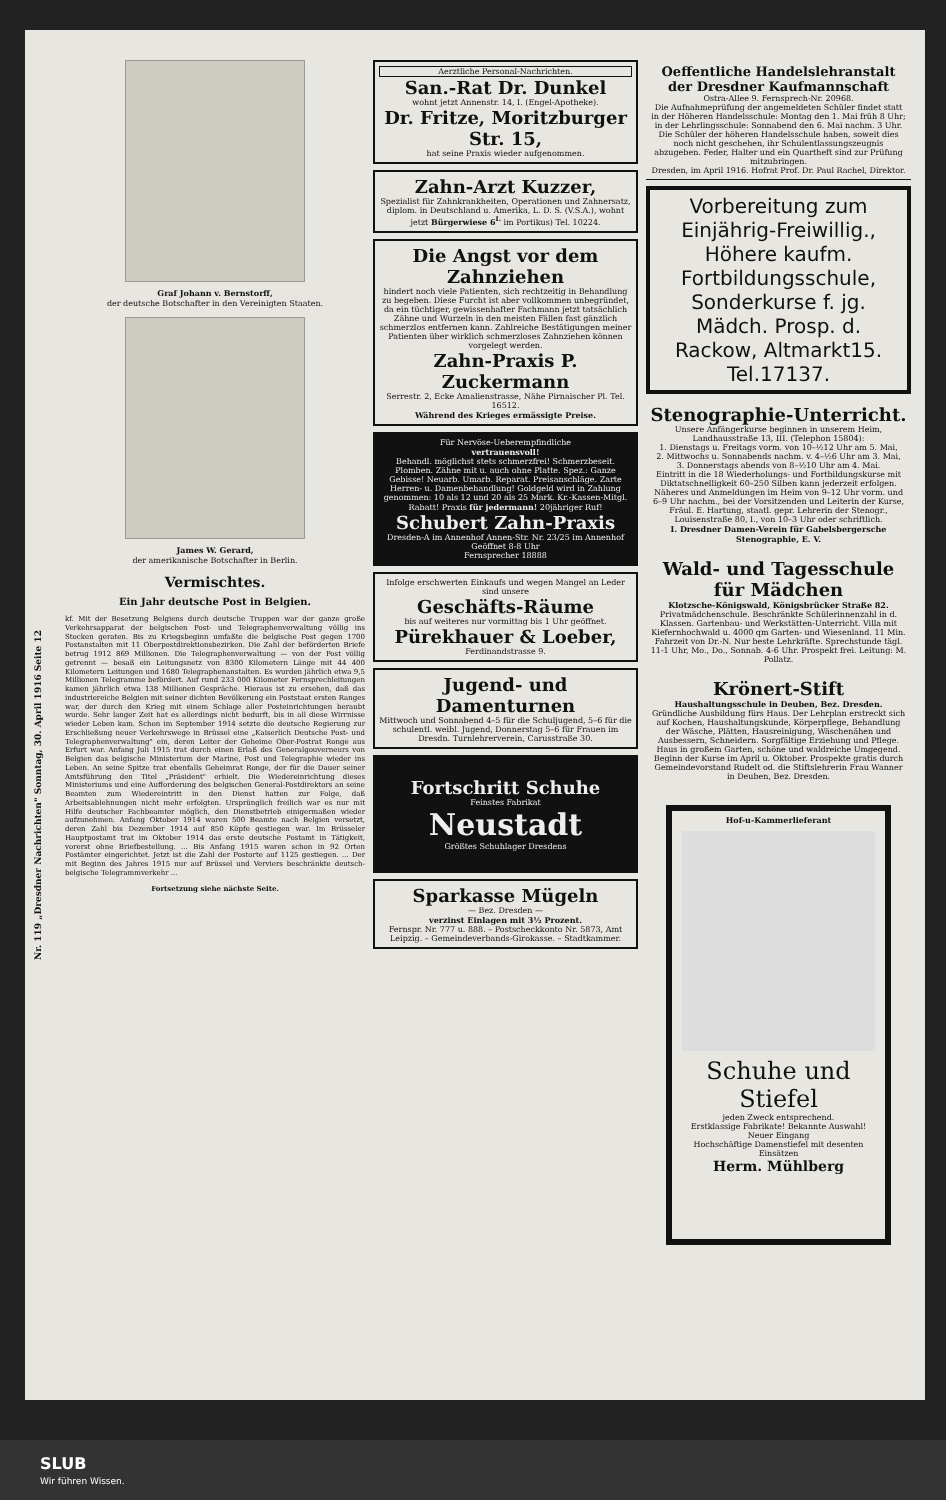Nr. 119 „Dresdner Nachrichten" Sonntag, 30. April 1916 Seite 12
Graf Johann v. Bernstorff,
der deutsche Botschafter in den Vereinigten Staaten.
James W. Gerard,
der amerikanische Botschafter in Berlin.
Vermischtes.
Ein Jahr deutsche Post in Belgien.
kf. Mit der Besetzung Belgiens durch deutsche Truppen war der ganze große Verkehrsapparat der belgischen Post- und Telegraphenverwaltung völlig ins Stocken geraten. Bis zu Kriegsbeginn umfaßte die belgische Post gegen 1700 Postanstalten mit 11 Oberpostdirektionsbezirken. Die Zahl der beförderten Briefe betrug 1912 869 Millionen. Die Telegraphenverwaltung — von der Post völlig getrennt — besaß ein Leitungsnetz von 8300 Kilometern Länge mit 44 400 Kilometern Leitungen und 1680 Telegraphenanstalten. Es wurden jährlich etwa 9,5 Millionen Telegramme befördert. Auf rund 233 000 Kilometer Fernsprechleitungen kamen jährlich etwa 138 Millionen Gespräche. Hieraus ist zu ersehen, daß das industriereiche Belgien mit seiner dichten Bevölkerung ein Poststaat ersten Ranges war, der durch den Krieg mit einem Schlage aller Posteinrichtungen beraubt wurde. Sehr langer Zeit hat es allerdings nicht bedurft, bis in all diese Wirrnisse wieder Leben kam. Schon im September 1914 setzte die deutsche Regierung zur Erschließung neuer Verkehrswege in Brüssel eine „Kaiserlich Deutsche Post- und Telegraphenverwaltung" ein, deren Leiter der Geheime Ober-Postrat Ronge aus Erfurt war. Anfang Juli 1915 trat durch einen Erlaß des Generalgouverneurs von Belgien das belgische Ministerium der Marine, Post und Telegraphie wieder ins Leben. An seine Spitze trat ebenfalls Geheimrat Ronge, der für die Dauer seiner Amtsführung den Titel „Präsident" erhielt. Die Wiedereinrichtung dieses Ministeriums und eine Aufforderung des belgischen General-Postdirektors an seine Beamten zum Wiedereintritt in den Dienst hatten zur Folge, daß Arbeitsablehnungen nicht mehr erfolgten. Ursprünglich freilich war es nur mit Hilfe deutscher Fachbeamter möglich, den Dienstbetrieb einigermaßen wieder aufzunehmen. Anfang Oktober 1914 waren 500 Beamte nach Belgien versetzt, deren Zahl bis Dezember 1914 auf 850 Köpfe gestiegen war. Im Brüsseler Hauptpostamt trat im Oktober 1914 das erste deutsche Postamt in Tätigkeit, vorerst ohne Briefbestellung. ... Bis Anfang 1915 waren schon in 92 Orten Postämter eingerichtet. Jetzt ist die Zahl der Postorte auf 1125 gestiegen. ... Der mit Beginn des Jahres 1915 nur auf Brüssel und Verviers beschränkte deutsch-belgische Telegrammverkehr ...
Fortsetzung siehe nächste Seite.
Aerztliche Personal-Nachrichten.
San.-Rat Dr. Dunkel
wohnt jetzt Annenstr. 14, I. (Engel-Apotheke).
Dr. Fritze, Moritzburger Str. 15,
hat seine Praxis wieder aufgenommen.
Zahn-Arzt Kuzzer,
Spezialist für Zahnkrankheiten, Operationen und Zahnersatz, diplom. in Deutschland u. Amerika, L. D. S. (V.S.A.), wohnt jetzt Bürgerwiese 6<sup>I.</sup> im Portikus) Tel. 10224.
Die Angst vor dem Zahnziehen
hindert noch viele Patienten, sich rechtzeitig in Behandlung zu begeben. Diese Furcht ist aber vollkommen unbegründet, da ein tüchtiger, gewissenhafter Fachmann jetzt tatsächlich Zähne und Wurzeln in den meisten Fällen fast gänzlich schmerzlos entfernen kann. Zahlreiche Bestätigungen meiner Patienten über wirklich schmerzloses Zahnziehen können vorgelegt werden.
Zahn-Praxis P. Zuckermann
Serrestr. 2, Ecke Amalienstrasse, Nähe Pirnaischer Pl. Tel. 16512.
Während des Krieges ermässigte Preise.
Für Nervöse-Ueberempfindliche
vertrauensvoll!
Behandl. möglichst stets schmerzfrei! Schmerzbeseit. Plomben. Zähne mit u. auch ohne Platte. Spez.: Ganze Gebisse! Neuarb. Umarb. Reparat. Preisanschläge. Zarte Herren- u. Damenbehandlung! Goldgeld wird in Zahlung genommen: 10 als 12 und 20 als 25 Mark. Kr.-Kassen-Mitgl. Rabatt! Praxis für jedermann! 20jähriger Ruf!
Schubert Zahn-Praxis
Dresden-A im Annenhof Annen-Str. Nr. 23/25 im Annenhof
Geöffnet 8-8 Uhr
Fernsprecher 18888
Infolge erschwerten Einkaufs und wegen Mangel an Leder sind unsere
Geschäfts-Räume
bis auf weiteres nur vormittag bis 1 Uhr geöffnet.
Pürekhauer & Loeber,
Ferdinandstrasse 9.
Jugend- und Damenturnen
Mittwoch und Sonnabend 4–5 für die Schuljugend, 5–6 für die schulentl. weibl. Jugend, Donnerstag 5–6 für Frauen im Dresdn. Turnlehrerverein, Carusstraße 30.
Fortschritt Schuhe
Feinstes Fabrikat
Neustadt
Größtes Schuhlager Dresdens
Sparkasse Mügeln
— Bez. Dresden —
verzinst Einlagen mit 3½ Prozent.
Fernspr. Nr. 777 u. 888. – Postscheckkonto Nr. 5873, Amt Leipzig. – Gemeindeverbands-Girokasse. – Stadtkammer.
Oeffentliche Handelslehranstalt der Dresdner Kaufmannschaft
Ostra-Allee 9. Fernsprech-Nr. 20968.
Die Aufnahmeprüfung der angemeldeten Schüler findet statt in der Höheren Handelsschule: Montag den 1. Mai früh 8 Uhr; in der Lehrlingsschule: Sonnabend den 6. Mai nachm. 3 Uhr. Die Schüler der höheren Handelsschule haben, soweit dies noch nicht geschehen, ihr Schulentlassungszeugnis abzugeben. Feder, Halter und ein Quartheft sind zur Prüfung mitzubringen.
Dresden, im April 1916. Hofrat Prof. Dr. Paul Rachel, Direktor.
Vorbereitung zum Einjährig-Freiwillig., Höhere kaufm. Fortbildungsschule, Sonderkurse f. jg. Mädch. Prosp. d. Rackow, Altmarkt15. Tel.17137.
Stenographie-Unterricht.
Unsere Anfängerkurse beginnen in unserem Heim, Landhausstraße 13, III. (Telephon 15804):
1. Dienstags u. Freitags vorm. von 10–½12 Uhr am 5. Mai,
2. Mittwochs u. Sonnabends nachm. v. 4–½6 Uhr am 3. Mai,
3. Donnerstags abends von 8–½10 Uhr am 4. Mai.
Eintritt in die 18 Wiederholungs- und Fortbildungskurse mit Diktatschnelligkeit 60–250 Silben kann jederzeit erfolgen. Näheres und Anmeldungen im Heim von 9–12 Uhr vorm. und 6–9 Uhr nachm., bei der Vorsitzenden und Leiterin der Kurse, Fräul. E. Hartung, staatl. gepr. Lehrerin der Stenogr., Louisenstraße 80, I., von 10–3 Uhr oder schriftlich.
I. Dresdner Damen-Verein für Gabelsbergersche Stenographie, E. V.
Wald- und Tagesschule für Mädchen
Klotzsche-Königswald, Königsbrücker Straße 82.
Privatmädchenschule. Beschränkte Schülerinnenzahl in d. Klassen. Gartenbau- und Werkstätten-Unterricht. Villa mit Kiefernhochwald u. 4000 qm Garten- und Wiesenland. 11 Min. Fahrzeit von Dr.-N. Nur beste Lehrkräfte. Sprechstunde tägl. 11-1 Uhr, Mo., Do., Sonnab. 4-6 Uhr. Prospekt frei. Leitung: M. Pollatz.
Krönert-Stift
Haushaltungsschule in Deuben, Bez. Dresden.
Gründliche Ausbildung fürs Haus. Der Lehrplan erstreckt sich auf Kochen, Haushaltungskunde, Körperpflege, Behandlung der Wäsche, Plätten, Hausreinigung, Wäschenähen und Ausbessern, Schneidern. Sorgfältige Erziehung und Pflege. Haus in großem Garten, schöne und waldreiche Umgegend. Beginn der Kurse im April u. Oktober. Prospekte gratis durch Gemeindevorstand Rudelt od. die Stiftslehrerin Frau Wanner in Deuben, Bez. Dresden.
Hof-u-Kammerlieferant
Schuhe und Stiefel
jeden Zweck entsprechend.
Erstklassige Fabrikate! Bekannte Auswahl!
Neuer Eingang
Hochschäftige Damenstiefel mit desenten Einsätzen
Herm. Mühlberg
SLUB
Wir führen Wissen.